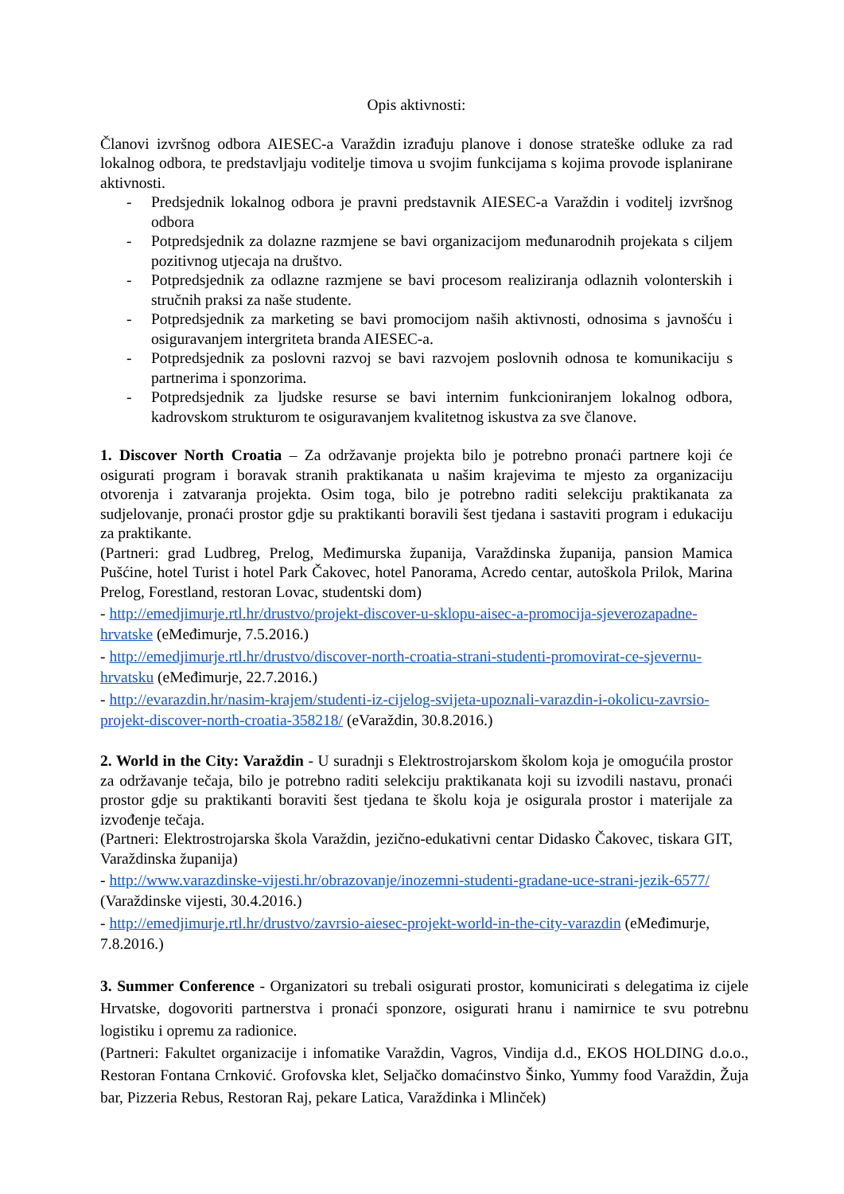Opis aktivnosti:
Članovi izvršnog odbora AIESEC-a Varaždin izrađuju planove i donose strateške odluke za rad lokalnog odbora, te predstavljaju voditelje timova u svojim funkcijama s kojima provode isplanirane aktivnosti.
- Predsjednik lokalnog odbora je pravni predstavnik AIESEC-a Varaždin i voditelj izvršnog odbora
- Potpredsjednik za dolazne razmjene se bavi organizacijom međunarodnih projekata s ciljem pozitivnog utjecaja na društvo.
- Potpredsjednik za odlazne razmjene se bavi procesom realiziranja odlaznih volonterskih i stručnih praksi za naše studente.
- Potpredsjednik za marketing se bavi promocijom naših aktivnosti, odnosima s javnošću i osiguravanjem intergriteta branda AIESEC-a.
- Potpredsjednik za poslovni razvoj se bavi razvojem poslovnih odnosa te komunikaciju s partnerima i sponzorima.
- Potpredsjednik za ljudske resurse se bavi internim funkcioniranjem lokalnog odbora, kadrovskom strukturom te osiguravanjem kvalitetnog iskustva za sve članove.
1. Discover North Croatia – Za održavanje projekta bilo je potrebno pronaći partnere koji će osigurati program i boravak stranih praktikanata u našim krajevima te mjesto za organizaciju otvorenja i zatvaranja projekta. Osim toga, bilo je potrebno raditi selekciju praktikanata za sudjelovanje, pronaći prostor gdje su praktikanti boravili šest tjedana i sastaviti program i edukaciju za praktikante.
(Partneri: grad Ludbreg, Prelog, Međimurska županija, Varaždinska županija, pansion Mamica Pušćine, hotel Turist i hotel Park Čakovec, hotel Panorama, Acredo centar, autoškola Prilok, Marina Prelog, Forestland, restoran Lovac, studentski dom)
- http://emedjimurje.rtl.hr/drustvo/projekt-discover-u-sklopu-aisec-a-promocija-sjeverozapadne-hrvatske (eMeđimurje, 7.5.2016.)
- http://emedjimurje.rtl.hr/drustvo/discover-north-croatia-strani-studenti-promovirat-ce-sjevernu-hrvatsku (eMeđimurje, 22.7.2016.)
- http://evarazdin.hr/nasim-krajem/studenti-iz-cijelog-svijeta-upoznali-varazdin-i-okolicu-zavrsio-projekt-discover-north-croatia-358218/ (eVaraždin, 30.8.2016.)
2. World in the City: Varaždin - U suradnji s Elektrostrojarskom školom koja je omogućila prostor za održavanje tečaja, bilo je potrebno raditi selekciju praktikanata koji su izvodili nastavu, pronaći prostor gdje su praktikanti boraviti šest tjedana te školu koja je osigurala prostor i materijale za izvođenje tečaja.
(Partneri: Elektrostrojarska škola Varaždin, jezično-edukativni centar Didasko Čakovec, tiskara GIT, Varaždinska županija)
- http://www.varazdinske-vijesti.hr/obrazovanje/inozemni-studenti-gradane-uce-strani-jezik-6577/ (Varaždinske vijesti, 30.4.2016.)
- http://emedjimurje.rtl.hr/drustvo/zavrsio-aiesec-projekt-world-in-the-city-varazdin (eMeđimurje, 7.8.2016.)
3. Summer Conference - Organizatori su trebali osigurati prostor, komunicirati s delegatima iz cijele Hrvatske, dogovoriti partnerstva i pronaći sponzore, osigurati hranu i namirnice te svu potrebnu logistiku i opremu za radionice.
(Partneri: Fakultet organizacije i infomatike Varaždin, Vagros, Vindija d.d., EKOS HOLDING d.o.o., Restoran Fontana Crnković. Grofovska klet, Seljačko domaćinstvo Šinko, Yummy food Varaždin, Žuja bar, Pizzeria Rebus, Restoran Raj, pekare Latica, Varaždinka i Mlinček)